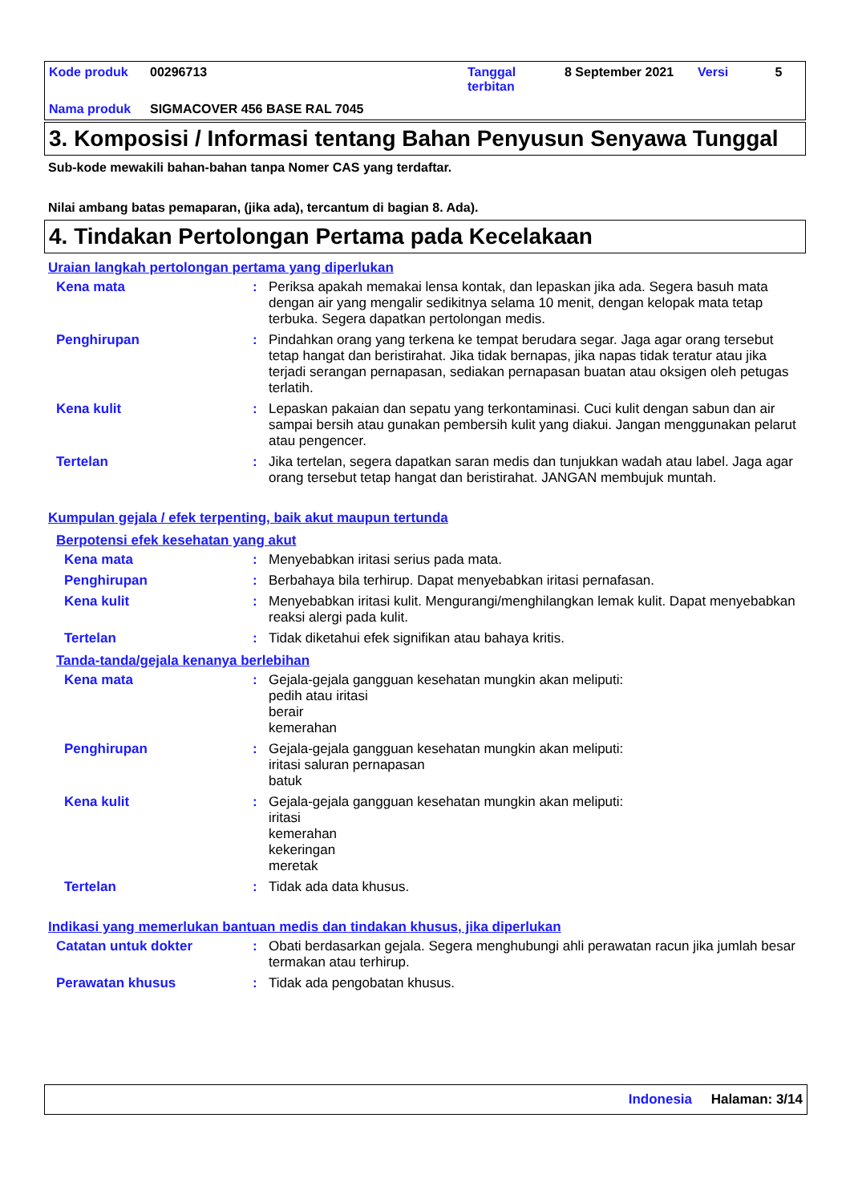| Kode produk | 00296713 | Tanggal terbitan | 8 September 2021 | Versi | 5 |
| Nama produk | SIGMACOVER 456 BASE RAL 7045 | | | | |
3. Komposisi / Informasi tentang Bahan Penyusun Senyawa Tunggal
Sub-kode mewakili bahan-bahan tanpa Nomer CAS yang terdaftar.
Nilai ambang batas pemaparan, (jika ada), tercantum di bagian 8. Ada).
4. Tindakan Pertolongan Pertama pada Kecelakaan
Uraian langkah pertolongan pertama yang diperlukan
Kena mata : Periksa apakah memakai lensa kontak, dan lepaskan jika ada. Segera basuh mata dengan air yang mengalir sedikitnya selama 10 menit, dengan kelopak mata tetap terbuka. Segera dapatkan pertolongan medis.
Penghirupan : Pindahkan orang yang terkena ke tempat berudara segar. Jaga agar orang tersebut tetap hangat dan beristirahat. Jika tidak bernapas, jika napas tidak teratur atau jika terjadi serangan pernapasan, sediakan pernapasan buatan atau oksigen oleh petugas terlatih.
Kena kulit : Lepaskan pakaian dan sepatu yang terkontaminasi. Cuci kulit dengan sabun dan air sampai bersih atau gunakan pembersih kulit yang diakui. Jangan menggunakan pelarut atau pengencer.
Tertelan : Jika tertelan, segera dapatkan saran medis dan tunjukkan wadah atau label. Jaga agar orang tersebut tetap hangat dan beristirahat. JANGAN membujuk muntah.
Kumpulan gejala / efek terpenting, baik akut maupun tertunda
Berpotensi efek kesehatan yang akut
Kena mata : Menyebabkan iritasi serius pada mata.
Penghirupan : Berbahaya bila terhirup. Dapat menyebabkan iritasi pernafasan.
Kena kulit : Menyebabkan iritasi kulit. Mengurangi/menghilangkan lemak kulit. Dapat menyebabkan reaksi alergi pada kulit.
Tertelan : Tidak diketahui efek signifikan atau bahaya kritis.
Tanda-tanda/gejala kenanya berlebihan
Kena mata : Gejala-gejala gangguan kesehatan mungkin akan meliputi:
pedih atau iritasi
berair
kemerahan
Penghirupan : Gejala-gejala gangguan kesehatan mungkin akan meliputi:
iritasi saluran pernapasan
batuk
Kena kulit : Gejala-gejala gangguan kesehatan mungkin akan meliputi:
iritasi
kemerahan
kekeringan
meretak
Tertelan : Tidak ada data khusus.
Indikasi yang memerlukan bantuan medis dan tindakan khusus, jika diperlukan
Catatan untuk dokter : Obati berdasarkan gejala. Segera menghubungi ahli perawatan racun jika jumlah besar termakan atau terhirup.
Perawatan khusus : Tidak ada pengobatan khusus.
Indonesia Halaman: 3/14